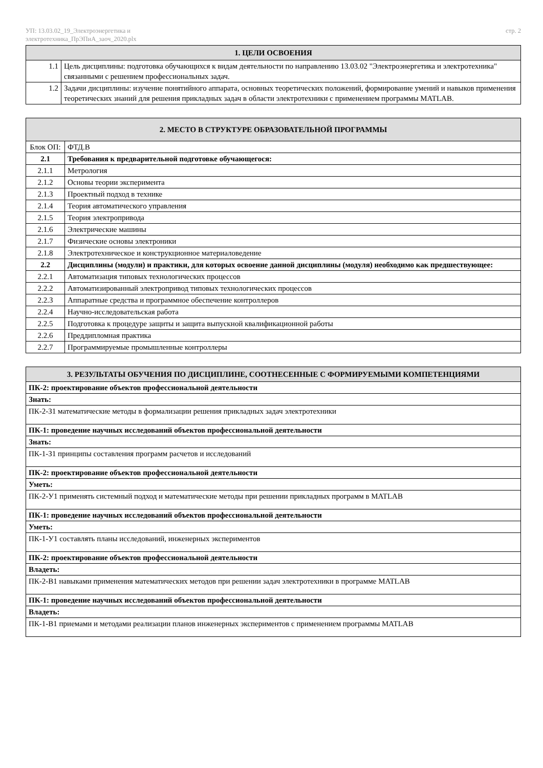УП: 13.03.02_19_Электроэнергетика и
электротехника_ПрЭПиА_заоч_2020.plx
стр. 2
| 1. ЦЕЛИ ОСВОЕНИЯ | |
| --- | --- |
| 1.1 | Цель дисциплины: подготовка обучающихся к видам деятельности по направлению 13.03.02 "Электроэнергетика и электротехника" связанными с решением профессиональных задач. |
| 1.2 | Задачи дисциплины: изучение понятийного аппарата, основных теоретических положений, формирование умений и навыков применения теоретических знаний для решения прикладных задач в области электротехники с применением программы MATLAB. |
| 2. МЕСТО В СТРУКТУРЕ ОБРАЗОВАТЕЛЬНОЙ ПРОГРАММЫ | | |
| --- | --- | --- |
| Блок ОП: | | ФТД.В |
| 2.1 | Требования к предварительной подготовке обучающегося: | |
| 2.1.1 | Метрология | |
| 2.1.2 | Основы теории эксперимента | |
| 2.1.3 | Проектный подход в технике | |
| 2.1.4 | Теория автоматического управления | |
| 2.1.5 | Теория электропривода | |
| 2.1.6 | Электрические машины | |
| 2.1.7 | Физические основы электроники | |
| 2.1.8 | Электротехническое и конструкционное материаловедение | |
| 2.2 | Дисциплины (модули) и практики, для которых освоение данной дисциплины (модуля) необходимо как предшествующее: | |
| 2.2.1 | Автоматизация типовых технологических процессов | |
| 2.2.2 | Автоматизированный электропривод типовых технологических процессов | |
| 2.2.3 | Аппаратные средства и программное обеспечение контроллеров | |
| 2.2.4 | Научно-исследовательская работа | |
| 2.2.5 | Подготовка к процедуре защиты и защита выпускной квалификационной работы | |
| 2.2.6 | Преддипломная практика | |
| 2.2.7 | Программируемые промышленные контроллеры | |
| 3. РЕЗУЛЬТАТЫ ОБУЧЕНИЯ ПО ДИСЦИПЛИНЕ, СООТНЕСЕННЫЕ С ФОРМИРУЕМЫМИ КОМПЕТЕНЦИЯМИ |
| --- |
| ПК-2: проектирование объектов профессиональной деятельности |
| Знать: |
| ПК-2-З1 математические методы в формализации решения прикладных задач электротехники |
| ПК-1: проведение научных исследований объектов профессиональной деятельности |
| Знать: |
| ПК-1-З1 принципы составления программ расчетов и исследований |
| ПК-2: проектирование объектов профессиональной деятельности |
| Уметь: |
| ПК-2-У1 применять системный подход и математические методы при решении прикладных программ в MATLAB |
| ПК-1: проведение научных исследований объектов профессиональной деятельности |
| Уметь: |
| ПК-1-У1 составлять планы исследований, инженерных экспериментов |
| ПК-2: проектирование объектов профессиональной деятельности |
| Владеть: |
| ПК-2-В1 навыками применения математических методов при решении задач электротехники в программе MATLAB |
| ПК-1: проведение научных исследований объектов профессиональной деятельности |
| Владеть: |
| ПК-1-В1 приемами и методами реализации планов инженерных экспериментов с применением программы MATLAB |